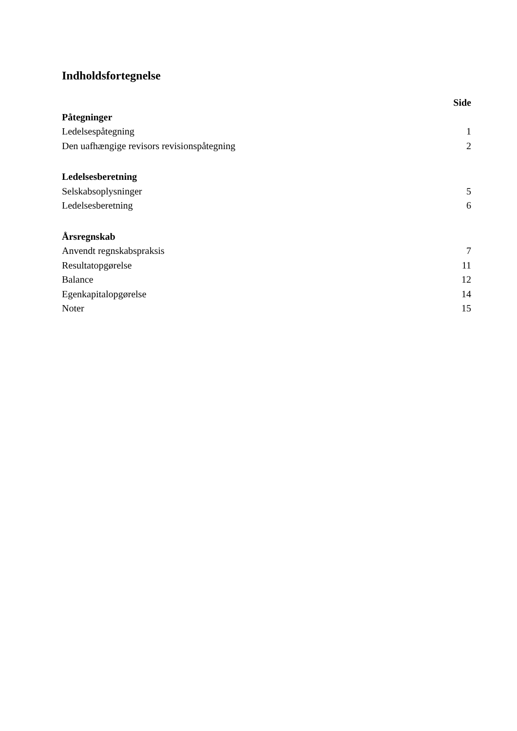Indholdsfortegnelse
| | Side |
| Påtegninger | |
| Ledelsespåtegning | 1 |
| Den uafhængige revisors revisionspåtegning | 2 |
| Ledelsesberetning | |
| Selskabsoplysninger | 5 |
| Ledelsesberetning | 6 |
| Årsregnskab | |
| Anvendt regnskabspraksis | 7 |
| Resultatopgørelse | 11 |
| Balance | 12 |
| Egenkapitalopgørelse | 14 |
| Noter | 15 |